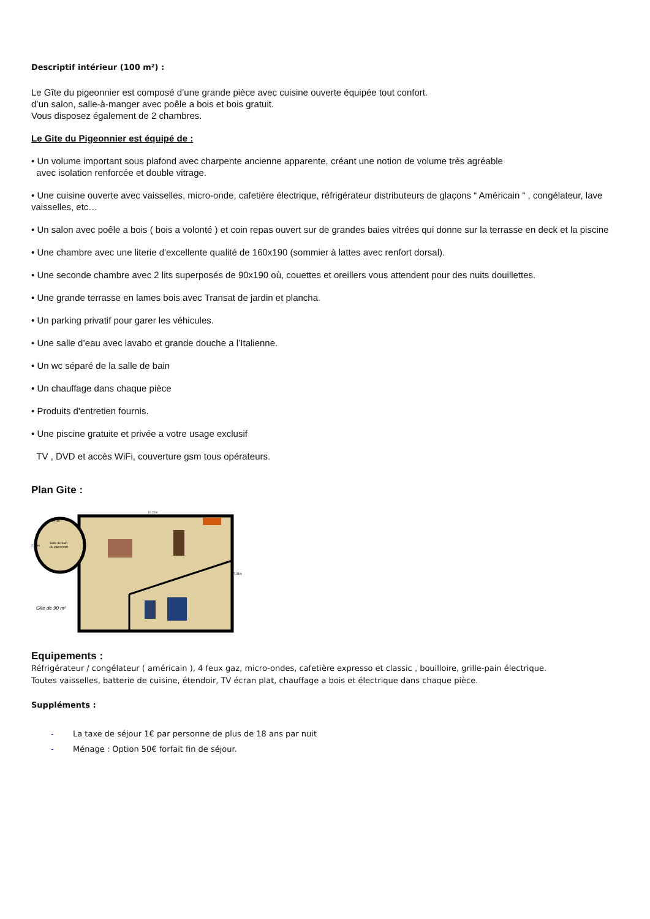Descriptif intérieur (100 m²) :
Le Gîte du pigeonnier est composé d’une grande pièce avec cuisine ouverte équipée tout confort.
d’un salon, salle-à-manger avec poêle a bois et bois gratuit.
Vous disposez également de 2 chambres.
Le Gite du Pigeonnier est équipé de :
• Un volume important sous plafond avec charpente ancienne apparente, créant une notion de volume très agréable
avec isolation renforcée et double vitrage.
• Une cuisine ouverte avec vaisselles, micro-onde, cafetière électrique, réfrigérateur distributeurs de glaçons “ Américain “ , congélateur, lave vaisselles, etc…
• Un salon avec poêle a bois ( bois a volonté ) et coin repas ouvert sur de grandes baies vitrées qui donne sur la terrasse en deck et la piscine
• Une chambre avec une literie d'excellente qualité de 160x190 (sommier à lattes avec renfort dorsal).
• Une seconde chambre avec 2 lits superposés de 90x190 où, couettes et oreillers vous attendent pour des nuits douillettes.
• Une grande terrasse en lames bois avec Transat de jardin et plancha.
• Un parking privatif pour garer les véhicules.
• Une salle d’eau avec lavabo et grande douche a l’Italienne.
• Un wc séparé de la salle de bain
• Un chauffage dans chaque pièce
• Produits d'entretien fournis.
• Une piscine gratuite et privée a votre usage exclusif
TV , DVD et accès WiFi, couverture gsm tous opérateurs.
Plan Gite :
Salle de bain
du pigeonnier
Gite de 90 m²
10.22m
7.31m
2.70m
2.70m
Equipements :
Réfrigérateur / congélateur ( américain ), 4 feux gaz, micro-ondes, cafetière expresso et classic , bouilloire, grille-pain électrique.
Toutes vaisselles, batterie de cuisine, étendoir, TV écran plat, chauffage a bois et électrique dans chaque pièce.
Suppléments :
- La taxe de séjour 1€ par personne de plus de 18 ans par nuit
- Ménage : Option 50€ forfait fin de séjour.